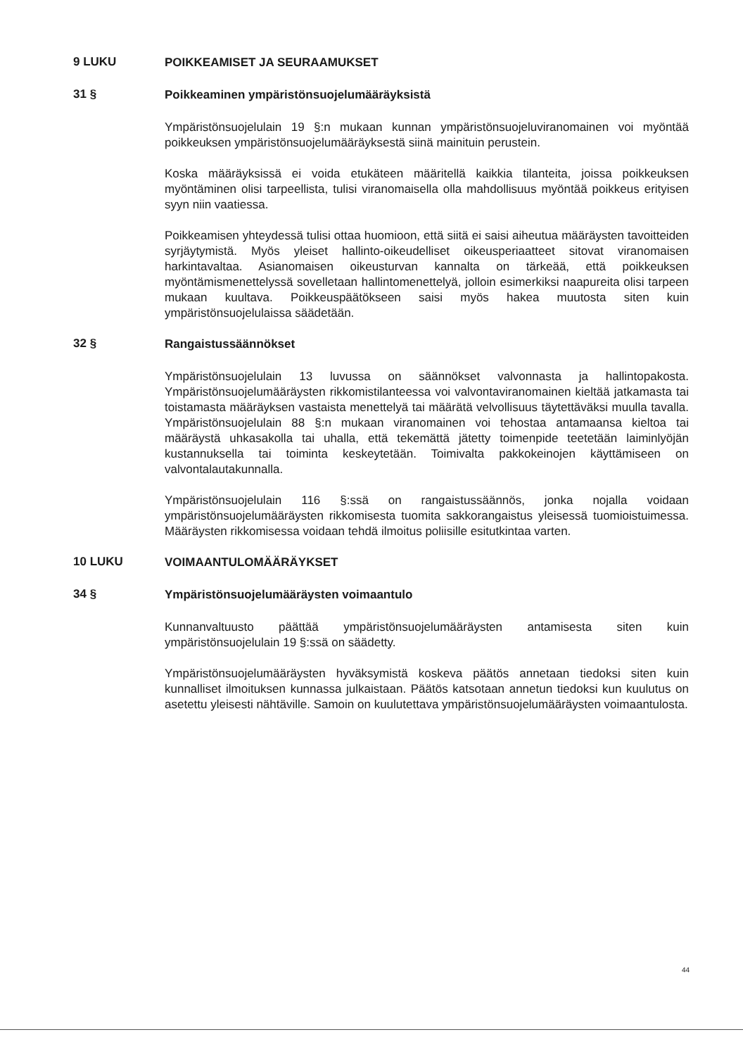9 LUKU
POIKKEAMISET JA SEURAAMUKSET
31 §
Poikkeaminen ympäristönsuojelumääräyksistä
Ympäristönsuojelulain 19 §:n mukaan kunnan ympäristönsuojeluviranomainen voi myöntää poikkeuksen ympäristönsuojelumääräyksestä siinä mainituin perustein.
Koska määräyksissä ei voida etukäteen määritellä kaikkia tilanteita, joissa poikkeuksen myöntäminen olisi tarpeellista, tulisi viranomaisella olla mahdollisuus myöntää poikkeus erityisen syyn niin vaatiessa.
Poikkeamisen yhteydessä tulisi ottaa huomioon, että siitä ei saisi aiheutua määräysten tavoitteiden syrjäytymistä. Myös yleiset hallinto-oikeudelliset oikeusperiaatteet sitovat viranomaisen harkintavaltaa. Asianomaisen oikeusturvan kannalta on tärkeää, että poikkeuksen myöntämismenettelyssä sovelletaan hallintomenettelyä, jolloin esimerkiksi naapureita olisi tarpeen mukaan kuultava. Poikkeuspäätökseen saisi myös hakea muutosta siten kuin ympäristönsuojelulaissa säädetään.
32 §
Rangaistussäännökset
Ympäristönsuojelulain 13 luvussa on säännökset valvonnasta ja hallintopakosta. Ympäristönsuojelumääräysten rikkomistilanteessa voi valvontaviranomainen kieltää jatkamasta tai toistamasta määräyksen vastaista menettelyä tai määrätä velvollisuus täytettäväksi muulla tavalla. Ympäristönsuojelulain 88 §:n mukaan viranomainen voi tehostaa antamaansa kieltoa tai määräystä uhkasakolla tai uhalla, että tekemättä jätetty toimenpide teetetään laiminlyöjän kustannuksella tai toiminta keskeytetään. Toimivalta pakkokeinojen käyttämiseen on valvontalautakunnalla.
Ympäristönsuojelulain 116 §:ssä on rangaistussäännös, jonka nojalla voidaan ympäristönsuojelumääräysten rikkomisesta tuomita sakkorangaistus yleisessä tuomioistuimessa. Määräysten rikkomisessa voidaan tehdä ilmoitus poliisille esitutkintaa varten.
10 LUKU
VOIMAANTULOMÄÄRÄYKSET
34 §
Ympäristönsuojelumääräysten voimaantulo
Kunnanvaltuusto päättää ympäristönsuojelumääräysten antamisesta siten kuin ympäristönsuojelulain 19 §:ssä on säädetty.
Ympäristönsuojelumääräysten hyväksymistä koskeva päätös annetaan tiedoksi siten kuin kunnalliset ilmoituksen kunnassa julkaistaan. Päätös katsotaan annetun tiedoksi kun kuulutus on asetettu yleisesti nähtäville. Samoin on kuulutettava ympäristönsuojelumääräysten voimaantulosta.
44